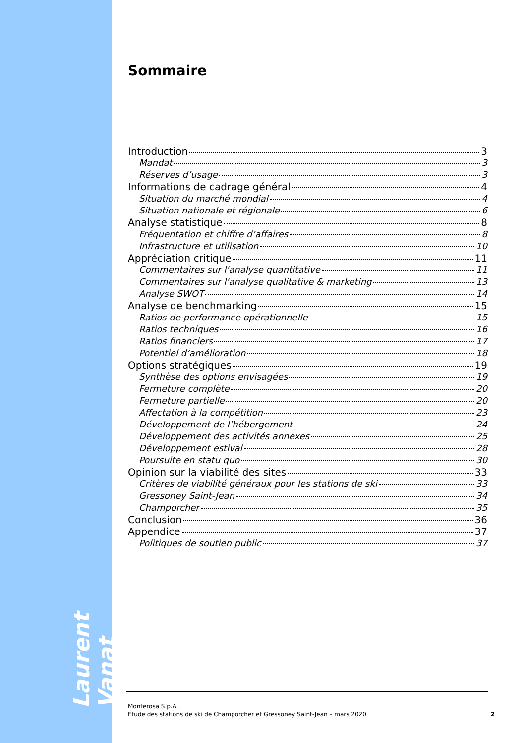Laurent Vanat
Sommaire
Introduction 3
Mandat 3
Réserves d’usage 3
Informations de cadrage général 4
Situation du marché mondial 4
Situation nationale et régionale 6
Analyse statistique 8
Fréquentation et chiffre d’affaires 8
Infrastructure et utilisation 10
Appréciation critique 11
Commentaires sur l'analyse quantitative 11
Commentaires sur l'analyse qualitative & marketing 13
Analyse SWOT 14
Analyse de benchmarking 15
Ratios de performance opérationnelle 15
Ratios techniques 16
Ratios financiers 17
Potentiel d’amélioration 18
Options stratégiques 19
Synthèse des options envisagées 19
Fermeture complète 20
Fermeture partielle 20
Affectation à la compétition 23
Développement de l’hébergement 24
Développement des activités annexes 25
Développement estival 28
Poursuite en statu quo 30
Opinion sur la viabilité des sites 33
Critères de viabilité généraux pour les stations de ski 33
Gressoney Saint-Jean 34
Champorcher 35
Conclusion 36
Appendice 37
Politiques de soutien public 37
Monterosa S.p.A.
Etude des stations de ski de Champorcher et Gressoney Saint-Jean – mars 2020
2